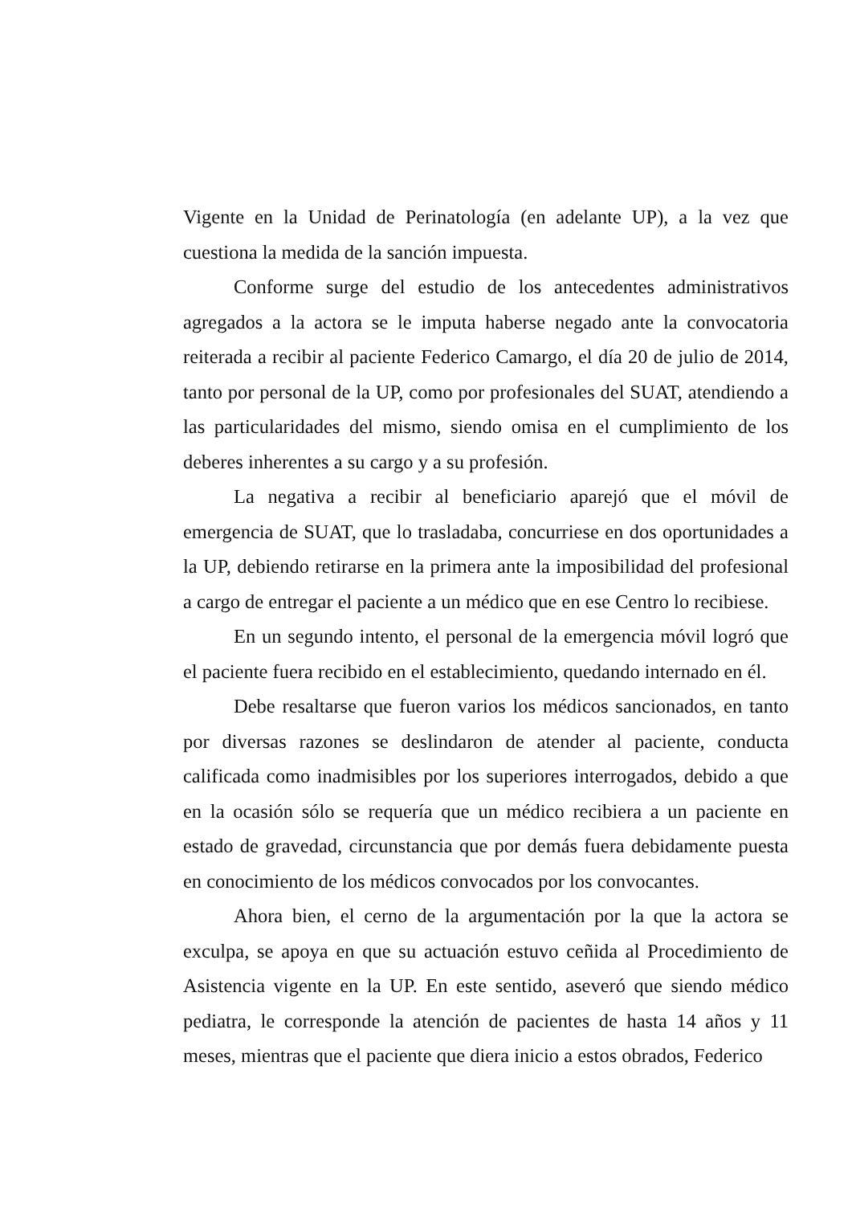Vigente en la Unidad de Perinatología (en adelante UP), a la vez que cuestiona la medida de la sanción impuesta.
Conforme surge del estudio de los antecedentes administrativos agregados a la actora se le imputa haberse negado ante la convocatoria reiterada a recibir al paciente Federico Camargo, el día 20 de julio de 2014, tanto por personal de la UP, como por profesionales del SUAT, atendiendo a las particularidades del mismo, siendo omisa en el cumplimiento de los deberes inherentes a su cargo y a su profesión.
La negativa a recibir al beneficiario aparejó que el móvil de emergencia de SUAT, que lo trasladaba, concurriese en dos oportunidades a la UP, debiendo retirarse en la primera ante la imposibilidad del profesional a cargo de entregar el paciente a un médico que en ese Centro lo recibiese.
En un segundo intento, el personal de la emergencia móvil logró que el paciente fuera recibido en el establecimiento, quedando internado en él.
Debe resaltarse que fueron varios los médicos sancionados, en tanto por diversas razones se deslindaron de atender al paciente, conducta calificada como inadmisibles por los superiores interrogados, debido a que en la ocasión sólo se requería que un médico recibiera a un paciente en estado de gravedad, circunstancia que por demás fuera debidamente puesta en conocimiento de los médicos convocados por los convocantes.
Ahora bien, el cerno de la argumentación por la que la actora se exculpa, se apoya en que su actuación estuvo ceñida al Procedimiento de Asistencia vigente en la UP. En este sentido, aseveró que siendo médico pediatra, le corresponde la atención de pacientes de hasta 14 años y 11 meses, mientras que el paciente que diera inicio a estos obrados, Federico